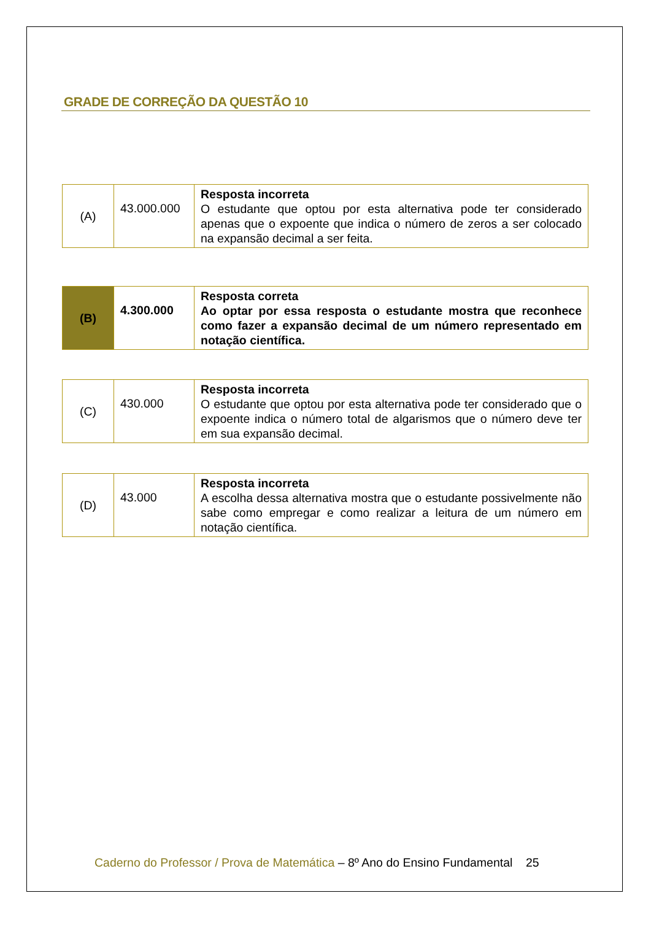GRADE DE CORREÇÃO DA QUESTÃO 10
| (A) | 43.000.000 | Resposta incorreta O estudante que optou por esta alternativa pode ter considerado apenas que o expoente que indica o número de zeros a ser colocado na expansão decimal a ser feita. |
| (B) | 4.300.000 | Resposta correta Ao optar por essa resposta o estudante mostra que reconhece como fazer a expansão decimal de um número representado em notação científica. |
| (C) | 430.000 | Resposta incorreta O estudante que optou por esta alternativa pode ter considerado que o expoente indica o número total de algarismos que o número deve ter em sua expansão decimal. |
| (D) | 43.000 | Resposta incorreta A escolha dessa alternativa mostra que o estudante possivelmente não sabe como empregar e como realizar a leitura de um número em notação científica. |
Caderno do Professor / Prova de Matemática – 8º Ano do Ensino Fundamental 25